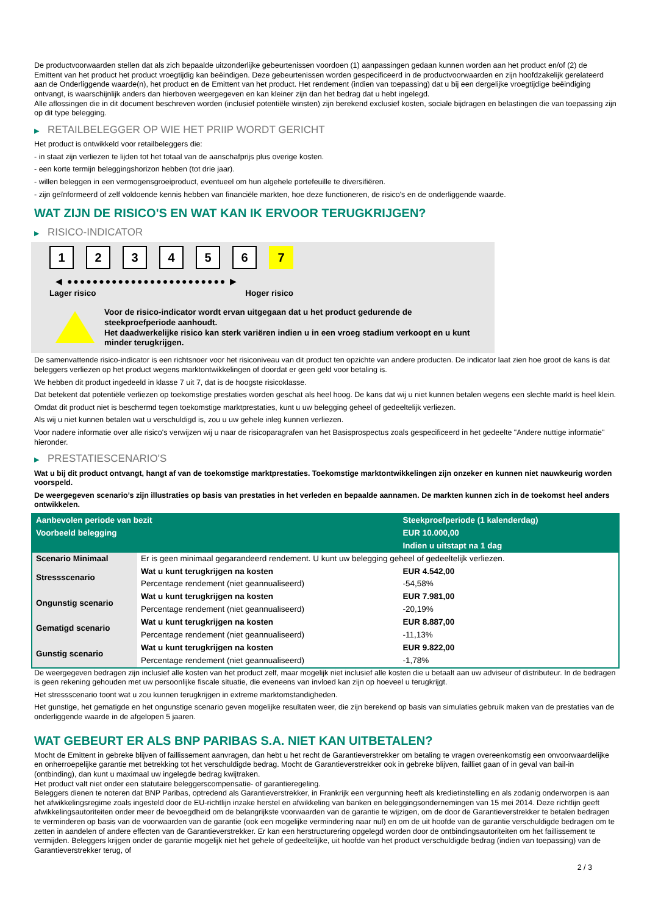De productvoorwaarden stellen dat als zich bepaalde uitzonderlijke gebeurtenissen voordoen (1) aanpassingen gedaan kunnen worden aan het product en/of (2) de Emittent van het product het product vroegtijdig kan beëindigen. Deze gebeurtenissen worden gespecificeerd in de productvoorwaarden en zijn hoofdzakelijk gerelateerd aan de Onderliggende waarde(n), het product en de Emittent van het product. Het rendement (indien van toepassing) dat u bij een dergelijke vroegtijdige beëindiging ontvangt, is waarschijnlijk anders dan hierboven weergegeven en kan kleiner zijn dan het bedrag dat u hebt ingelegd.
Alle aflossingen die in dit document beschreven worden (inclusief potentiële winsten) zijn berekend exclusief kosten, sociale bijdragen en belastingen die van toepassing zijn op dit type belegging.
▶ RETAILBELEGGER OP WIE HET PRIIP WORDT GERICHT
Het product is ontwikkeld voor retailbeleggers die:
- in staat zijn verliezen te lijden tot het totaal van de aanschafprijs plus overige kosten.
- een korte termijn beleggingshorizon hebben (tot drie jaar).
- willen beleggen in een vermogensgroeiproduct, eventueel om hun algehele portefeuille te diversifiëren.
- zijn geïnformeerd of zelf voldoende kennis hebben van financiële markten, hoe deze functioneren, de risico's en de onderliggende waarde.
WAT ZIJN DE RISICO'S EN WAT KAN IK ERVOOR TERUGKRIJGEN?
▶ RISICO-INDICATOR
1 2 3 4 5 6 7
◀ ●●●●●●●●●●●●●●●●●●●●●●●●● ▶
Lager risico Hoger risico
Voor de risico-indicator wordt ervan uitgegaan dat u het product gedurende de steekproefperiode aanhoudt.
Het daadwerkelijke risico kan sterk variëren indien u in een vroeg stadium verkoopt en u kunt minder terugkrijgen.
De samenvattende risico-indicator is een richtsnoer voor het risiconiveau van dit product ten opzichte van andere producten. De indicator laat zien hoe groot de kans is dat beleggers verliezen op het product wegens marktontwikkelingen of doordat er geen geld voor betaling is.
We hebben dit product ingedeeld in klasse 7 uit 7, dat is de hoogste risicoklasse.
Dat betekent dat potentiële verliezen op toekomstige prestaties worden geschat als heel hoog. De kans dat wij u niet kunnen betalen wegens een slechte markt is heel klein.
Omdat dit product niet is beschermd tegen toekomstige marktprestaties, kunt u uw belegging geheel of gedeeltelijk verliezen.
Als wij u niet kunnen betalen wat u verschuldigd is, zou u uw gehele inleg kunnen verliezen.
Voor nadere informatie over alle risico's verwijzen wij u naar de risicoparagrafen van het Basisprospectus zoals gespecificeerd in het gedeelte "Andere nuttige informatie" hieronder.
▶ PRESTATIESCENARIO'S
Wat u bij dit product ontvangt, hangt af van de toekomstige marktprestaties. Toekomstige marktontwikkelingen zijn onzeker en kunnen niet nauwkeurig worden voorspeld.
De weergegeven scenario’s zijn illustraties op basis van prestaties in het verleden en bepaalde aannamen. De markten kunnen zich in de toekomst heel anders ontwikkelen.
| Aanbevolen periode van bezit | | Steekproefperiode (1 kalenderdag) |
| --- | --- | --- |
| Voorbeeld belegging | | EUR 10.000,00 |
| | | Indien u uitstapt na 1 dag |
| Scenario Minimaal | Er is geen minimaal gegarandeerd rendement. U kunt uw belegging geheel of gedeeltelijk verliezen. | |
| Stressscenario | Wat u kunt terugkrijgen na kosten | EUR 4.542,00 |
| | Percentage rendement (niet geannualiseerd) | -54,58% |
| Ongunstig scenario | Wat u kunt terugkrijgen na kosten | EUR 7.981,00 |
| | Percentage rendement (niet geannualiseerd) | -20,19% |
| Gematigd scenario | Wat u kunt terugkrijgen na kosten | EUR 8.887,00 |
| | Percentage rendement (niet geannualiseerd) | -11,13% |
| Gunstig scenario | Wat u kunt terugkrijgen na kosten | EUR 9.822,00 |
| | Percentage rendement (niet geannualiseerd) | -1,78% |
De weergegeven bedragen zijn inclusief alle kosten van het product zelf, maar mogelijk niet inclusief alle kosten die u betaalt aan uw adviseur of distributeur. In de bedragen is geen rekening gehouden met uw persoonlijke fiscale situatie, die eveneens van invloed kan zijn op hoeveel u terugkrijgt.
Het stressscenario toont wat u zou kunnen terugkrijgen in extreme marktomstandigheden.
Het gunstige, het gematigde en het ongunstige scenario geven mogelijke resultaten weer, die zijn berekend op basis van simulaties gebruik maken van de prestaties van de onderliggende waarde in de afgelopen 5 jaaren.
WAT GEBEURT ER ALS BNP PARIBAS S.A. NIET KAN UITBETALEN?
Mocht de Emittent in gebreke blijven of faillissement aanvragen, dan hebt u het recht de Garantieverstrekker om betaling te vragen overeenkomstig een onvoorwaardelijke en onherroepelijke garantie met betrekking tot het verschuldigde bedrag. Mocht de Garantieverstrekker ook in gebreke blijven, failliet gaan of in geval van bail-in (ontbinding), dan kunt u maximaal uw ingelegde bedrag kwijtraken.
Het product valt niet onder een statutaire beleggerscompensatie- of garantieregeling.
Beleggers dienen te noteren dat BNP Paribas, optredend als Garantieverstrekker, in Frankrijk een vergunning heeft als kredietinstelling en als zodanig onderworpen is aan het afwikkelingsregime zoals ingesteld door de EU-richtlijn inzake herstel en afwikkeling van banken en beleggingsondernemingen van 15 mei 2014. Deze richtlijn geeft afwikkelingsautoriteiten onder meer de bevoegdheid om de belangrijkste voorwaarden van de garantie te wijzigen, om de door de Garantieverstrekker te betalen bedragen te verminderen op basis van de voorwaarden van de garantie (ook een mogelijke vermindering naar nul) en om de uit hoofde van de garantie verschuldigde bedragen om te zetten in aandelen of andere effecten van de Garantieverstrekker. Er kan een herstructurering opgelegd worden door de ontbindingsautoriteiten om het faillissement te vermijden. Beleggers krijgen onder de garantie mogelijk niet het gehele of gedeeltelijke, uit hoofde van het product verschuldigde bedrag (indien van toepassing) van de Garantieverstrekker terug, of
2 / 3